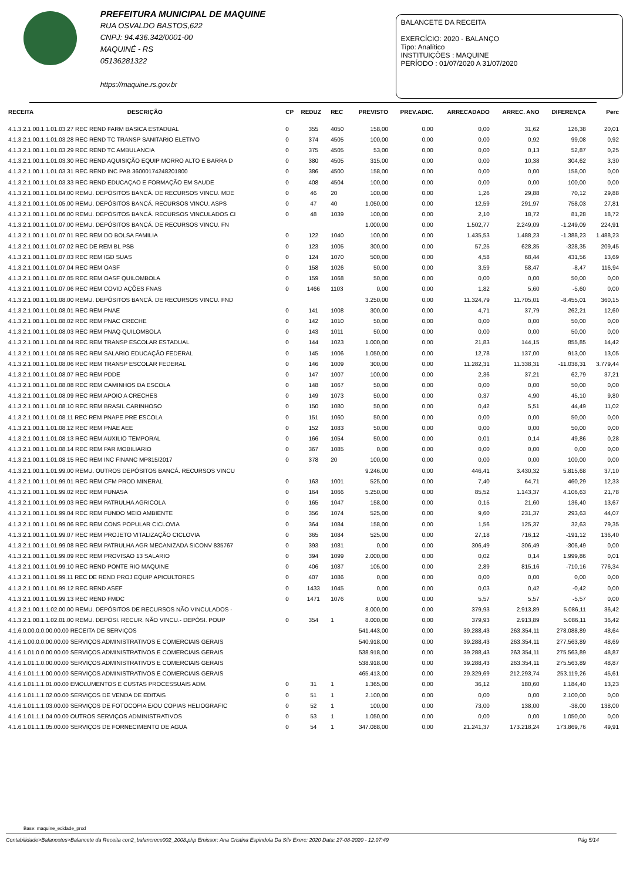PREFEITURA MUNICIPAL DE MAQUINE
RUA OSVALDO BASTOS,622
CNPJ: 94.436.342/0001-00
MAQUINÉ - RS
05136281322
https://maquine.rs.gov.br
BALANCETE DA RECEITA
EXERCÍCIO: 2020 - BALANÇO
Tipo: Analítico
INSTITUIÇÕES : MAQUINE
PERÍODO : 01/07/2020 A 31/07/2020
| RECEITA | DESCRIÇÃO | CP | REDUZ | REC | PREVISTO | PREV.ADIC. | ARRECADADO | ARREC. ANO | DIFERENÇA | Perc |
| --- | --- | --- | --- | --- | --- | --- | --- | --- | --- | --- |
| 4.1.3.2.1.00.1.1.01.03.27 REC REND FARM BASICA ESTADUAL | | 0 | 355 | 4050 | 158,00 | 0,00 | 0,00 | 31,62 | 126,38 | 20,01 |
| 4.1.3.2.1.00.1.1.01.03.28 REC REND TC TRANSP SANITARIO ELETIVO | | 0 | 374 | 4505 | 100,00 | 0,00 | 0,00 | 0,92 | 99,08 | 0,92 |
| 4.1.3.2.1.00.1.1.01.03.29 REC REND TC AMBULANCIA | | 0 | 375 | 4505 | 53,00 | 0,00 | 0,00 | 0,13 | 52,87 | 0,25 |
| 4.1.3.2.1.00.1.1.01.03.30 REC REND AQUISIÇÃO EQUIP MORRO ALTO E BARRA D | | 0 | 380 | 4505 | 315,00 | 0,00 | 0,00 | 10,38 | 304,62 | 3,30 |
| 4.1.3.2.1.00.1.1.01.03.31 REC REND INC PAB 36000174248201800 | | 0 | 386 | 4500 | 158,00 | 0,00 | 0,00 | 0,00 | 158,00 | 0,00 |
| 4.1.3.2.1.00.1.1.01.03.33 REC REND EDUCAÇAO E FORMAÇÃO EM SAUDE | | 0 | 408 | 4504 | 100,00 | 0,00 | 0,00 | 0,00 | 100,00 | 0,00 |
| 4.1.3.2.1.00.1.1.01.04.00 REMU. DEPÓSITOS BANCÁ. DE RECURSOS VINCU. MDE | | 0 | 46 | 20 | 100,00 | 0,00 | 1,26 | 29,88 | 70,12 | 29,88 |
| 4.1.3.2.1.00.1.1.01.05.00 REMU. DEPÓSITOS BANCÁ. RECURSOS VINCU. ASPS | | 0 | 47 | 40 | 1.050,00 | 0,00 | 12,59 | 291,97 | 758,03 | 27,81 |
| 4.1.3.2.1.00.1.1.01.06.00 REMU. DEPÓSITOS BANCÁ. RECURSOS VINCULADOS CI | | 0 | 48 | 1039 | 100,00 | 0,00 | 2,10 | 18,72 | 81,28 | 18,72 |
| 4.1.3.2.1.00.1.1.01.07.00 REMU. DEPÓSITOS BANCÁ. DE RECURSOS VINCU. FN | | | | | 1.000,00 | 0,00 | 1.502,77 | 2.249,09 | -1.249,09 | 224,91 |
| 4.1.3.2.1.00.1.1.01.07.01 REC REM DO BOLSA FAMILIA | | 0 | 122 | 1040 | 100,00 | 0,00 | 1.435,53 | 1.488,23 | -1.388,23 | 1.488,23 |
| 4.1.3.2.1.00.1.1.01.07.02 REC DE REM BL PSB | | 0 | 123 | 1005 | 300,00 | 0,00 | 57,25 | 628,35 | -328,35 | 209,45 |
| 4.1.3.2.1.00.1.1.01.07.03 REC REM IGD SUAS | | 0 | 124 | 1070 | 500,00 | 0,00 | 4,58 | 68,44 | 431,56 | 13,69 |
| 4.1.3.2.1.00.1.1.01.07.04 REC REM OASF | | 0 | 158 | 1026 | 50,00 | 0,00 | 3,59 | 58,47 | -8,47 | 116,94 |
| 4.1.3.2.1.00.1.1.01.07.05 REC REM OASF QUILOMBOLA | | 0 | 159 | 1068 | 50,00 | 0,00 | 0,00 | 0,00 | 50,00 | 0,00 |
| 4.1.3.2.1.00.1.1.01.07.06 REC REM COVID AÇÕES FNAS | | 0 | 1466 | 1103 | 0,00 | 0,00 | 1,82 | 5,60 | -5,60 | 0,00 |
| 4.1.3.2.1.00.1.1.01.08.00 REMU. DEPÓSITOS BANCÁ. DE RECURSOS VINCU. FND | | | | | 3.250,00 | 0,00 | 11.324,79 | 11.705,01 | -8.455,01 | 360,15 |
| 4.1.3.2.1.00.1.1.01.08.01 REC REM PNAE | | 0 | 141 | 1008 | 300,00 | 0,00 | 4,71 | 37,79 | 262,21 | 12,60 |
| 4.1.3.2.1.00.1.1.01.08.02 REC REM PNAC CRECHE | | 0 | 142 | 1010 | 50,00 | 0,00 | 0,00 | 0,00 | 50,00 | 0,00 |
| 4.1.3.2.1.00.1.1.01.08.03 REC REM PNAQ QUILOMBOLA | | 0 | 143 | 1011 | 50,00 | 0,00 | 0,00 | 0,00 | 50,00 | 0,00 |
| 4.1.3.2.1.00.1.1.01.08.04 REC REM TRANSP ESCOLAR ESTADUAL | | 0 | 144 | 1023 | 1.000,00 | 0,00 | 21,83 | 144,15 | 855,85 | 14,42 |
| 4.1.3.2.1.00.1.1.01.08.05 REC REM SALARIO EDUCAÇÃO FEDERAL | | 0 | 145 | 1006 | 1.050,00 | 0,00 | 12,78 | 137,00 | 913,00 | 13,05 |
| 4.1.3.2.1.00.1.1.01.08.06 REC REM TRANSP ESCOLAR FEDERAL | | 0 | 146 | 1009 | 300,00 | 0,00 | 11.282,31 | 11.338,31 | -11.038,31 | 3.779,44 |
| 4.1.3.2.1.00.1.1.01.08.07 REC REM PDDE | | 0 | 147 | 1007 | 100,00 | 0,00 | 2,36 | 37,21 | 62,79 | 37,21 |
| 4.1.3.2.1.00.1.1.01.08.08 REC REM CAMINHOS DA ESCOLA | | 0 | 148 | 1067 | 50,00 | 0,00 | 0,00 | 0,00 | 50,00 | 0,00 |
| 4.1.3.2.1.00.1.1.01.08.09 REC REM APOIO A CRECHES | | 0 | 149 | 1073 | 50,00 | 0,00 | 0,37 | 4,90 | 45,10 | 9,80 |
| 4.1.3.2.1.00.1.1.01.08.10 REC REM BRASIL CARINHOSO | | 0 | 150 | 1080 | 50,00 | 0,00 | 0,42 | 5,51 | 44,49 | 11,02 |
| 4.1.3.2.1.00.1.1.01.08.11 REC REM PNAPE PRE ESCOLA | | 0 | 151 | 1060 | 50,00 | 0,00 | 0,00 | 0,00 | 50,00 | 0,00 |
| 4.1.3.2.1.00.1.1.01.08.12 REC REM PNAE AEE | | 0 | 152 | 1083 | 50,00 | 0,00 | 0,00 | 0,00 | 50,00 | 0,00 |
| 4.1.3.2.1.00.1.1.01.08.13 REC REM AUXILIO TEMPORAL | | 0 | 166 | 1054 | 50,00 | 0,00 | 0,01 | 0,14 | 49,86 | 0,28 |
| 4.1.3.2.1.00.1.1.01.08.14 REC REM PAR MOBILIARIO | | 0 | 367 | 1085 | 0,00 | 0,00 | 0,00 | 0,00 | 0,00 | 0,00 |
| 4.1.3.2.1.00.1.1.01.08.15 REC REM INC FINANC MP815/2017 | | 0 | 378 | 20 | 100,00 | 0,00 | 0,00 | 0,00 | 100,00 | 0,00 |
| 4.1.3.2.1.00.1.1.01.99.00 REMU. OUTROS DEPÓSITOS BANCÁ. RECURSOS VINCU | | | | | 9.246,00 | 0,00 | 446,41 | 3.430,32 | 5.815,68 | 37,10 |
| 4.1.3.2.1.00.1.1.01.99.01 REC REM CFM PROD MINERAL | | 0 | 163 | 1001 | 525,00 | 0,00 | 7,40 | 64,71 | 460,29 | 12,33 |
| 4.1.3.2.1.00.1.1.01.99.02 REC REM FUNASA | | 0 | 164 | 1066 | 5.250,00 | 0,00 | 85,52 | 1.143,37 | 4.106,63 | 21,78 |
| 4.1.3.2.1.00.1.1.01.99.03 REC REM PATRULHA AGRICOLA | | 0 | 165 | 1047 | 158,00 | 0,00 | 0,15 | 21,60 | 136,40 | 13,67 |
| 4.1.3.2.1.00.1.1.01.99.04 REC REM FUNDO MEIO AMBIENTE | | 0 | 356 | 1074 | 525,00 | 0,00 | 9,60 | 231,37 | 293,63 | 44,07 |
| 4.1.3.2.1.00.1.1.01.99.06 REC REM CONS POPULAR CICLOVIA | | 0 | 364 | 1084 | 158,00 | 0,00 | 1,56 | 125,37 | 32,63 | 79,35 |
| 4.1.3.2.1.00.1.1.01.99.07 REC REM PROJETO VITALIZAÇÃO CICLOVIA | | 0 | 365 | 1084 | 525,00 | 0,00 | 27,18 | 716,12 | -191,12 | 136,40 |
| 4.1.3.2.1.00.1.1.01.99.08 REC REM PATRULHA AGR MECANIZADA SICONV 835767 | | 0 | 393 | 1081 | 0,00 | 0,00 | 306,49 | 306,49 | -306,49 | 0,00 |
| 4.1.3.2.1.00.1.1.01.99.09 REC REM PROVISAO 13 SALARIO | | 0 | 394 | 1099 | 2.000,00 | 0,00 | 0,02 | 0,14 | 1.999,86 | 0,01 |
| 4.1.3.2.1.00.1.1.01.99.10 REC REND PONTE RIO MAQUINE | | 0 | 406 | 1087 | 105,00 | 0,00 | 2,89 | 815,16 | -710,16 | 776,34 |
| 4.1.3.2.1.00.1.1.01.99.11 REC DE REND PROJ EQUIP APICULTORES | | 0 | 407 | 1086 | 0,00 | 0,00 | 0,00 | 0,00 | 0,00 | 0,00 |
| 4.1.3.2.1.00.1.1.01.99.12 REC REND ASEF | | 0 | 1433 | 1045 | 0,00 | 0,00 | 0,03 | 0,42 | -0,42 | 0,00 |
| 4.1.3.2.1.00.1.1.01.99.13 REC REND FMDC | | 0 | 1471 | 1076 | 0,00 | 0,00 | 5,57 | 5,57 | -5,57 | 0,00 |
| 4.1.3.2.1.00.1.1.02.00.00 REMU. DEPÓSITOS DE RECURSOS NÃO VINCULADOS - | | | | | 8.000,00 | 0,00 | 379,93 | 2.913,89 | 5.086,11 | 36,42 |
| 4.1.3.2.1.00.1.1.02.01.00 REMU. DEPÓSI. RECUR. NÃO VINCU.- DEPÓSI. POUP | | 0 | 354 | 1 | 8.000,00 | 0,00 | 379,93 | 2.913,89 | 5.086,11 | 36,42 |
| 4.1.6.0.00.0.0.00.00.00 RECEITA DE SERVIÇOS | | | | | 541.443,00 | 0,00 | 39.288,43 | 263.354,11 | 278.088,89 | 48,64 |
| 4.1.6.1.00.0.0.00.00.00 SERVIÇOS ADMINISTRATIVOS E COMERCIAIS GERAIS | | | | | 540.918,00 | 0,00 | 39.288,43 | 263.354,11 | 277.563,89 | 48,69 |
| 4.1.6.1.01.0.0.00.00.00 SERVIÇOS ADMINISTRATIVOS E COMERCIAIS GERAIS | | | | | 538.918,00 | 0,00 | 39.288,43 | 263.354,11 | 275.563,89 | 48,87 |
| 4.1.6.1.01.1.0.00.00.00 SERVIÇOS ADMINISTRATIVOS E COMERCIAIS GERAIS | | | | | 538.918,00 | 0,00 | 39.288,43 | 263.354,11 | 275.563,89 | 48,87 |
| 4.1.6.1.01.1.1.00.00.00 SERVIÇOS ADMINISTRATIVOS E COMERCIAIS GERAIS | | | | | 465.413,00 | 0,00 | 29.329,69 | 212.293,74 | 253.119,26 | 45,61 |
| 4.1.6.1.01.1.1.01.00.00 EMOLUMENTOS E CUSTAS PROCESSUAIS ADM. | | 0 | 31 | 1 | 1.365,00 | 0,00 | 36,12 | 180,60 | 1.184,40 | 13,23 |
| 4.1.6.1.01.1.1.02.00.00 SERVIÇOS DE VENDA DE EDITAIS | | 0 | 51 | 1 | 2.100,00 | 0,00 | 0,00 | 0,00 | 2.100,00 | 0,00 |
| 4.1.6.1.01.1.1.03.00.00 SERVIÇOS DE FOTOCOPIA E/OU COPIAS HELIOGRAFIC | | 0 | 52 | 1 | 100,00 | 0,00 | 73,00 | 138,00 | -38,00 | 138,00 |
| 4.1.6.1.01.1.1.04.00.00 OUTROS SERVIÇOS ADMINISTRATIVOS | | 0 | 53 | 1 | 1.050,00 | 0,00 | 0,00 | 0,00 | 1.050,00 | 0,00 |
| 4.1.6.1.01.1.1.05.00.00 SERVIÇOS DE FORNECIMENTO DE AGUA | | 0 | 54 | 1 | 347.088,00 | 0,00 | 21.241,37 | 173.218,24 | 173.869,76 | 49,91 |
Base: maquine_ecidade_prod
Contabilidade>Balancetes>Balancete da Receita con2_balancrece002_2008.php Emissor: Ana Cristina Espindola Da Silv Exerc: 2020 Data: 27-08-2020 - 12:07:49 Pág 5/14